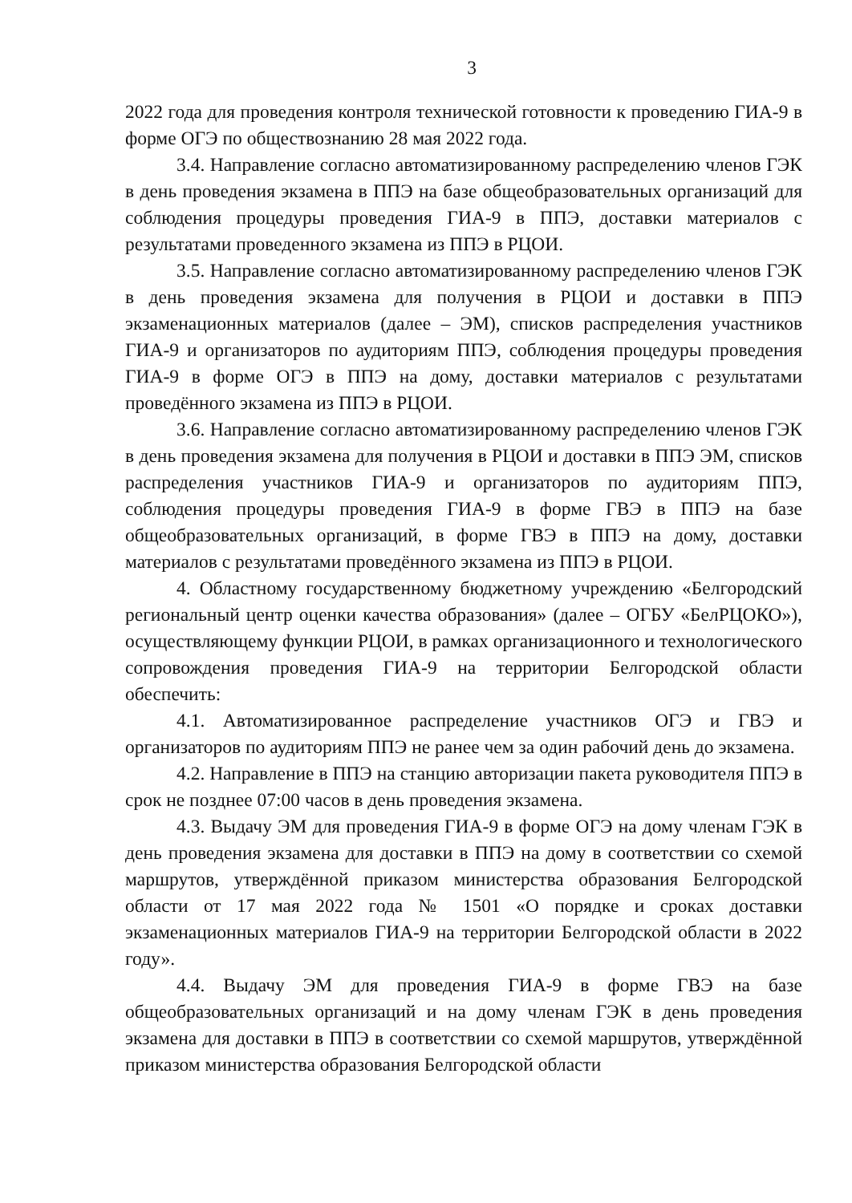3
2022 года для проведения контроля технической готовности к проведению ГИА-9 в форме ОГЭ по обществознанию 28 мая 2022 года.
3.4. Направление согласно автоматизированному распределению членов ГЭК в день проведения экзамена в ППЭ на базе общеобразовательных организаций для соблюдения процедуры проведения ГИА-9 в ППЭ, доставки материалов с результатами проведенного экзамена из ППЭ в РЦОИ.
3.5. Направление согласно автоматизированному распределению членов ГЭК в день проведения экзамена для получения в РЦОИ и доставки в ППЭ экзаменационных материалов (далее – ЭМ), списков распределения участников ГИА-9 и организаторов по аудиториям ППЭ, соблюдения процедуры проведения ГИА-9 в форме ОГЭ в ППЭ на дому, доставки материалов с результатами проведённого экзамена из ППЭ в РЦОИ.
3.6. Направление согласно автоматизированному распределению членов ГЭК в день проведения экзамена для получения в РЦОИ и доставки в ППЭ ЭМ, списков распределения участников ГИА-9 и организаторов по аудиториям ППЭ, соблюдения процедуры проведения ГИА-9 в форме ГВЭ в ППЭ на базе общеобразовательных организаций, в форме ГВЭ в ППЭ на дому, доставки материалов с результатами проведённого экзамена из ППЭ в РЦОИ.
4. Областному государственному бюджетному учреждению «Белгородский региональный центр оценки качества образования» (далее – ОГБУ «БелРЦОКО»), осуществляющему функции РЦОИ, в рамках организационного и технологического сопровождения проведения ГИА-9 на территории Белгородской области обеспечить:
4.1. Автоматизированное распределение участников ОГЭ и ГВЭ и организаторов по аудиториям ППЭ не ранее чем за один рабочий день до экзамена.
4.2. Направление в ППЭ на станцию авторизации пакета руководителя ППЭ в срок не позднее 07:00 часов в день проведения экзамена.
4.3. Выдачу ЭМ для проведения ГИА-9 в форме ОГЭ на дому членам ГЭК в день проведения экзамена для доставки в ППЭ на дому в соответствии со схемой маршрутов, утверждённой приказом министерства образования Белгородской области от 17 мая 2022 года № 1501 «О порядке и сроках доставки экзаменационных материалов ГИА-9 на территории Белгородской области в 2022 году».
4.4. Выдачу ЭМ для проведения ГИА-9 в форме ГВЭ на базе общеобразовательных организаций и на дому членам ГЭК в день проведения экзамена для доставки в ППЭ в соответствии со схемой маршрутов, утверждённой приказом министерства образования Белгородской области